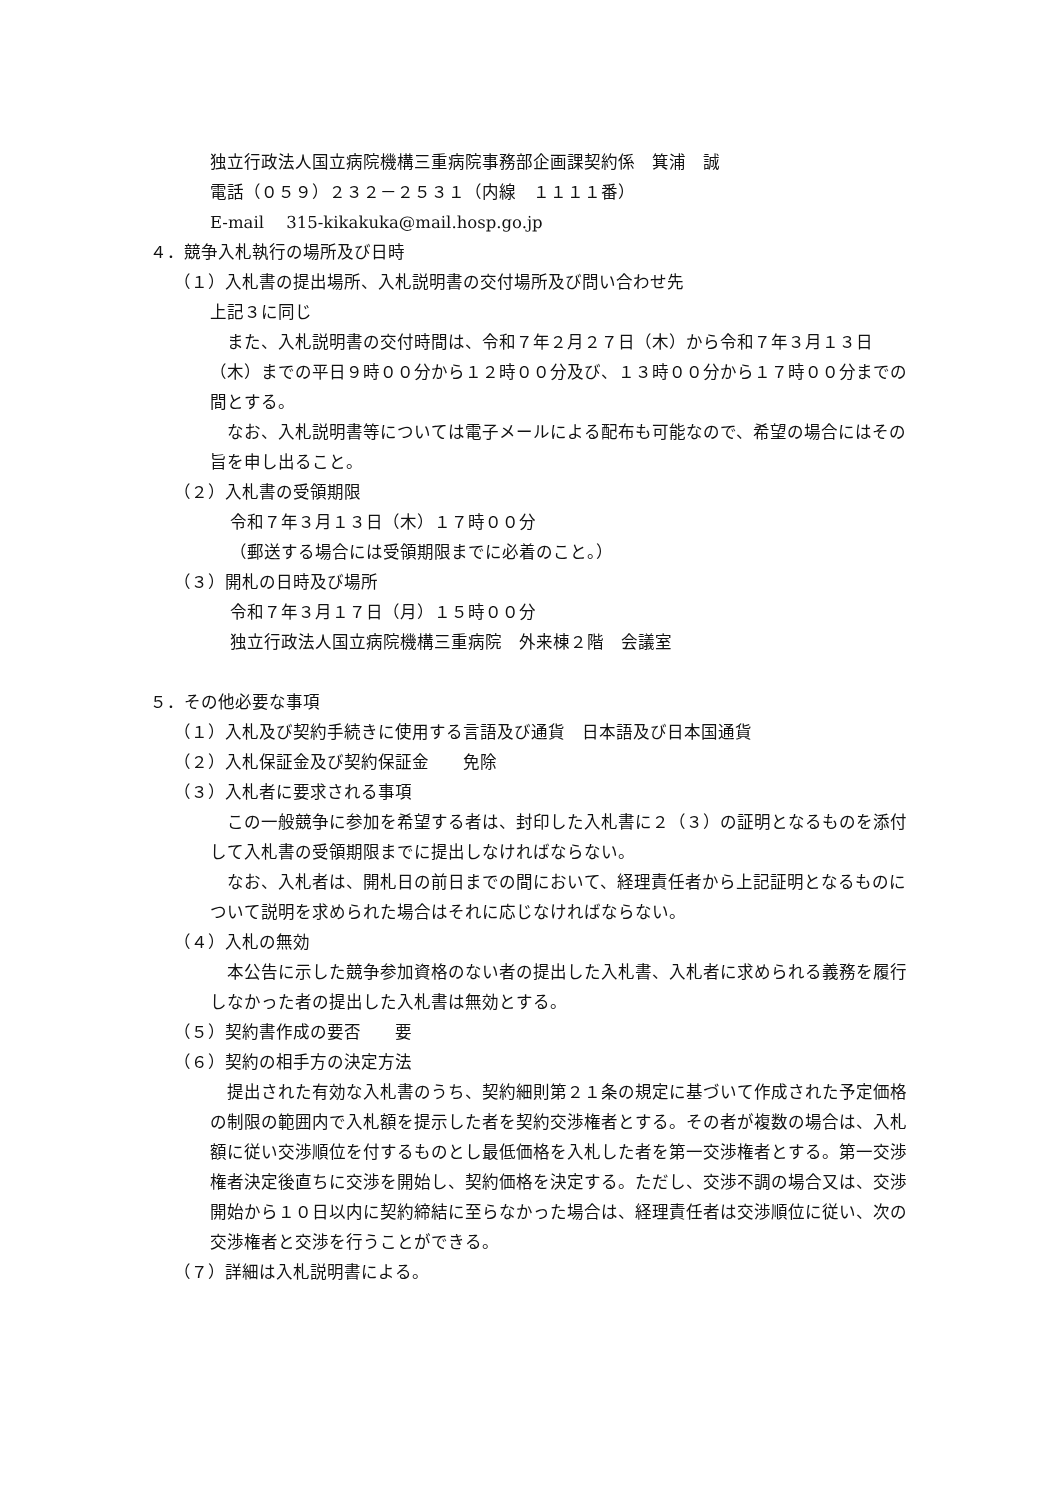独立行政法人国立病院機構三重病院事務部企画課契約係　箕浦　誠
電話（０５９）２３２－２５３１（内線　１１１１番）
E-mail　 315-kikakuka@mail.hosp.go.jp
４．競争入札執行の場所及び日時
（１）入札書の提出場所、入札説明書の交付場所及び問い合わせ先
上記３に同じ
　また、入札説明書の交付時間は、令和７年２月２７日（木）から令和７年３月１３日（木）までの平日９時００分から１２時００分及び、１３時００分から１７時００分までの間とする。
　なお、入札説明書等については電子メールによる配布も可能なので、希望の場合にはその旨を申し出ること。
（２）入札書の受領期限
令和７年３月１３日（木）１７時００分
（郵送する場合には受領期限までに必着のこと。）
（３）開札の日時及び場所
令和７年３月１７日（月）１５時００分
独立行政法人国立病院機構三重病院　外来棟２階　会議室
５．その他必要な事項
（１）入札及び契約手続きに使用する言語及び通貨　日本語及び日本国通貨
（２）入札保証金及び契約保証金　　免除
（３）入札者に要求される事項
　この一般競争に参加を希望する者は、封印した入札書に２（３）の証明となるものを添付して入札書の受領期限までに提出しなければならない。
　なお、入札者は、開札日の前日までの間において、経理責任者から上記証明となるものについて説明を求められた場合はそれに応じなければならない。
（４）入札の無効
　本公告に示した競争参加資格のない者の提出した入札書、入札者に求められる義務を履行しなかった者の提出した入札書は無効とする。
（５）契約書作成の要否　　要
（６）契約の相手方の決定方法
　提出された有効な入札書のうち、契約細則第２１条の規定に基づいて作成された予定価格の制限の範囲内で入札額を提示した者を契約交渉権者とする。その者が複数の場合は、入札額に従い交渉順位を付するものとし最低価格を入札した者を第一交渉権者とする。第一交渉権者決定後直ちに交渉を開始し、契約価格を決定する。ただし、交渉不調の場合又は、交渉開始から１０日以内に契約締結に至らなかった場合は、経理責任者は交渉順位に従い、次の交渉権者と交渉を行うことができる。
（７）詳細は入札説明書による。